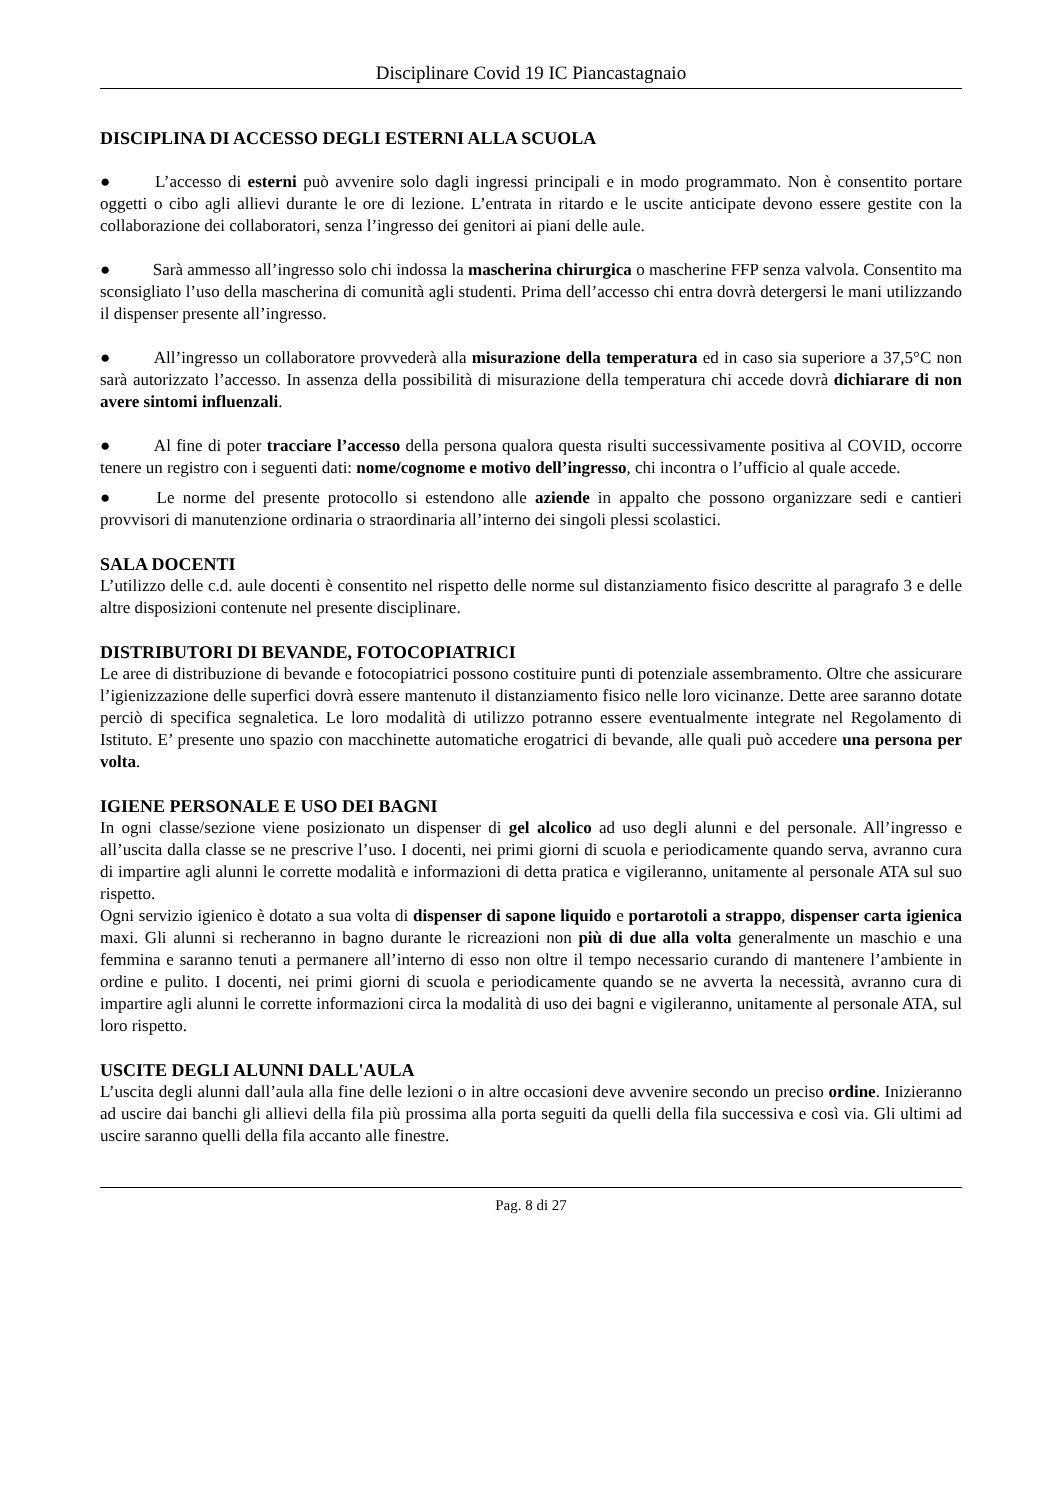Disciplinare Covid 19 IC Piancastagnaio
DISCIPLINA DI ACCESSO DEGLI ESTERNI ALLA SCUOLA
●   L’accesso di esterni può avvenire solo dagli ingressi principali e in modo programmato. Non è consentito portare oggetti o cibo agli allievi durante le ore di lezione. L’entrata in ritardo e le uscite anticipate devono essere gestite con la collaborazione dei collaboratori, senza l’ingresso dei genitori ai piani delle aule.
●   Sarà ammesso all’ingresso solo chi indossa la mascherina chirurgica o mascherine FFP senza valvola. Consentito ma sconsigliato l’uso della mascherina di comunità agli studenti. Prima dell’accesso chi entra dovrà detergersi le mani utilizzando il dispenser presente all’ingresso.
●   All’ingresso un collaboratore provvederà alla misurazione della temperatura ed in caso sia superiore a 37,5°C non sarà autorizzato l’accesso. In assenza della possibilità di misurazione della temperatura chi accede dovrà dichiarare di non avere sintomi influenzali.
●   Al fine di poter tracciare l’accesso della persona qualora questa risulti successivamente positiva al COVID, occorre tenere un registro con i seguenti dati: nome/cognome e motivo dell’ingresso, chi incontra o l’ufficio al quale accede.
●   Le norme del presente protocollo si estendono alle aziende in appalto che possono organizzare sedi e cantieri provvisori di manutenzione ordinaria o straordinaria all’interno dei singoli plessi scolastici.
SALA DOCENTI
L’utilizzo delle c.d. aule docenti è consentito nel rispetto delle norme sul distanziamento fisico descritte al paragrafo 3 e delle altre disposizioni contenute nel presente disciplinare.
DISTRIBUTORI DI BEVANDE, FOTOCOPIATRICI
Le aree di distribuzione di bevande e fotocopiatrici possono costituire punti di potenziale assembramento. Oltre che assicurare l’igienizzazione delle superfici dovrà essere mantenuto il distanziamento fisico nelle loro vicinanze. Dette aree saranno dotate perciò di specifica segnaletica. Le loro modalità di utilizzo potranno essere eventualmente integrate nel Regolamento di Istituto. E’ presente uno spazio con macchinette automatiche erogatrici di bevande, alle quali può accedere una persona per volta.
IGIENE PERSONALE E USO DEI BAGNI
In ogni classe/sezione viene posizionato un dispenser di gel alcolico ad uso degli alunni e del personale. All’ingresso e all’uscita dalla classe se ne prescrive l’uso. I docenti, nei primi giorni di scuola e periodicamente quando serva, avranno cura di impartire agli alunni le corrette modalità e informazioni di detta pratica e vigileranno, unitamente al personale ATA sul suo rispetto.
Ogni servizio igienico è dotato a sua volta di dispenser di sapone liquido e portarotoli a strappo, dispenser carta igienica maxi. Gli alunni si recheranno in bagno durante le ricreazioni non più di due alla volta generalmente un maschio e una femmina e saranno tenuti a permanere all’interno di esso non oltre il tempo necessario curando di mantenere l’ambiente in ordine e pulito. I docenti, nei primi giorni di scuola e periodicamente quando se ne avverta la necessità, avranno cura di impartire agli alunni le corrette informazioni circa la modalità di uso dei bagni e vigileranno, unitamente al personale ATA, sul loro rispetto.
USCITE DEGLI ALUNNI DALL'AULA
L’uscita degli alunni dall’aula alla fine delle lezioni o in altre occasioni deve avvenire secondo un preciso ordine. Inizieranno ad uscire dai banchi gli allievi della fila più prossima alla porta seguiti da quelli della fila successiva e così via. Gli ultimi ad uscire saranno quelli della fila accanto alle finestre.
Pag. 8 di 27